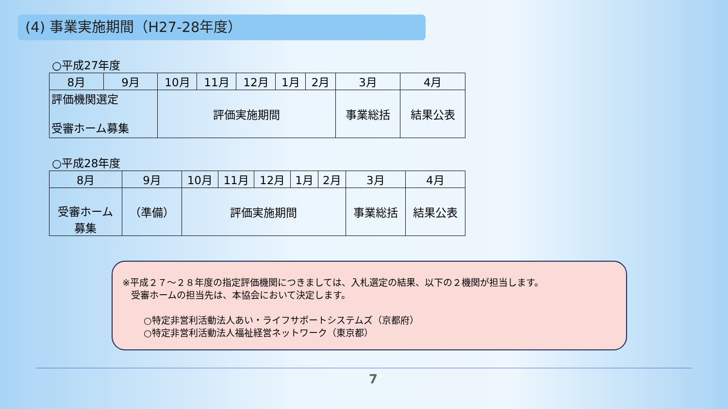(4) 事業実施期間（H27-28年度）
○平成27年度
| 8月 | 9月 | 10月 | 11月 | 12月 | 1月 | 2月 | 3月 | 4月 |
| 評価機関選定 受審ホーム募集 | | 評価実施期間 | | | | | 事業総括 | 結果公表 |
○平成28年度
| 8月 | 9月 | 10月 | 11月 | 12月 | 1月 | 2月 | 3月 | 4月 |
| 受審ホーム 募集 | （準備） | 評価実施期間 | | | | | 事業総括 | 結果公表 |
※平成２７～２８年度の指定評価機関につきましては、入札選定の結果、以下の２機関が担当します。
受審ホームの担当先は、本協会において決定します。
○特定非営利活動法人あい・ライフサポートシステムズ（京都府）
○特定非営利活動法人福祉経営ネットワーク（東京都）
7